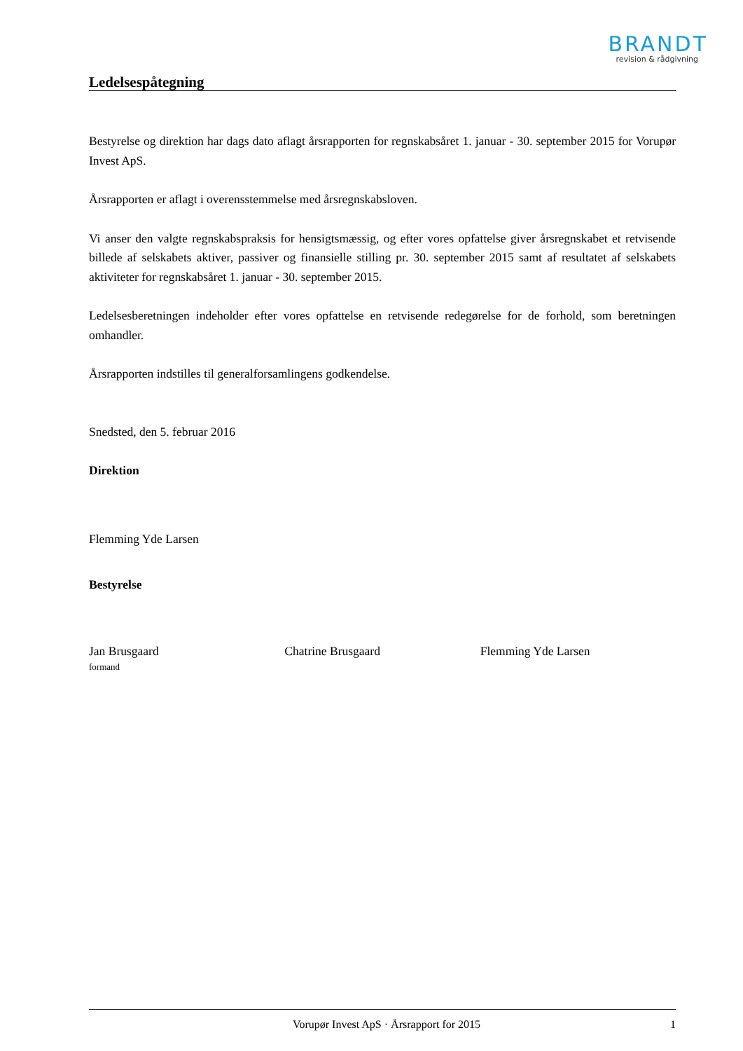BRANDT
revision & rådgivning
Ledelsespåtegning
Bestyrelse og direktion har dags dato aflagt årsrapporten for regnskabsåret 1. januar - 30. september 2015 for Vorupør Invest ApS.
Årsrapporten er aflagt i overensstemmelse med årsregnskabsloven.
Vi anser den valgte regnskabspraksis for hensigtsmæssig, og efter vores opfattelse giver årsregnskabet et retvisende billede af selskabets aktiver, passiver og finansielle stilling pr. 30. september 2015 samt af resultatet af selskabets aktiviteter for regnskabsåret 1. januar - 30. september 2015.
Ledelsesberetningen indeholder efter vores opfattelse en retvisende redegørelse for de forhold, som beretningen omhandler.
Årsrapporten indstilles til generalforsamlingens godkendelse.
Snedsted, den 5. februar 2016
Direktion
Flemming Yde Larsen
Bestyrelse
Jan Brusgaard
formand
Chatrine Brusgaard Flemming Yde Larsen
Vorupør Invest ApS · Årsrapport for 2015 1